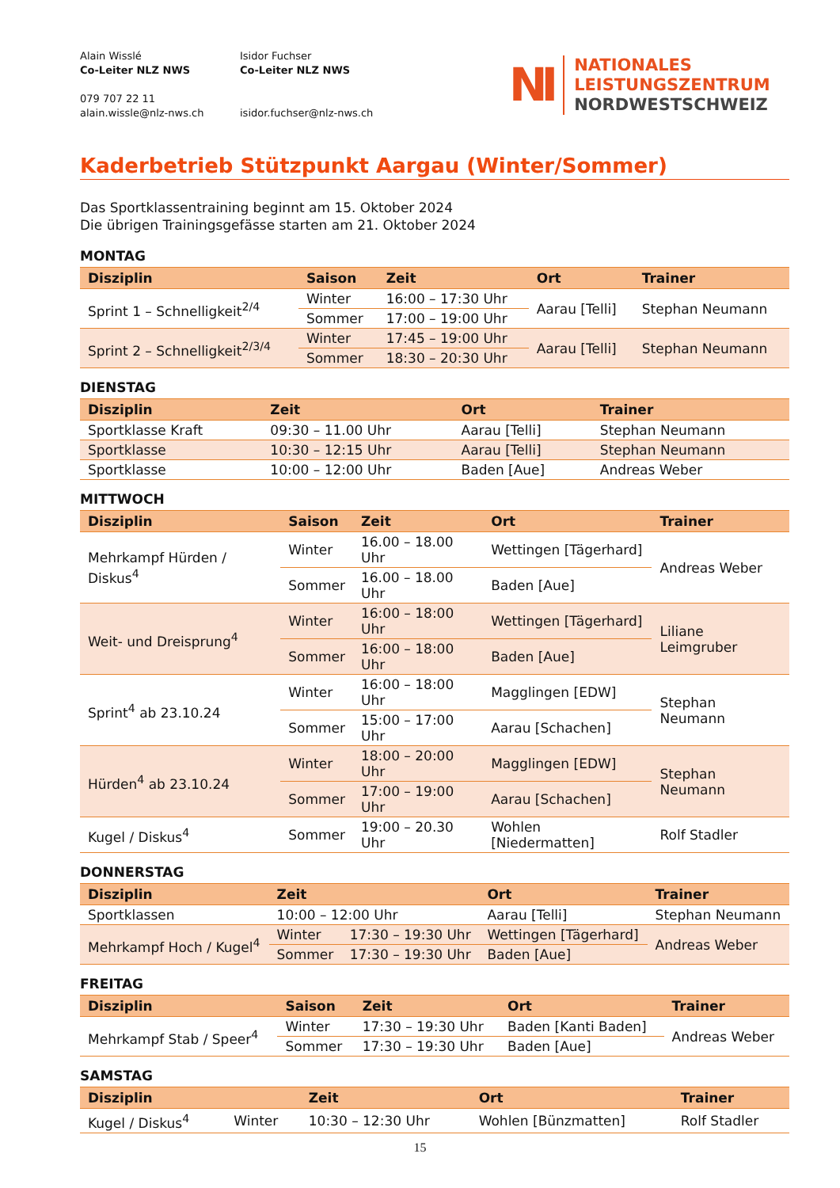Alain Wisslé
Co-Leiter NLZ NWS
079 707 22 11
alain.wissle@nlz-nws.ch
Isidor Fuchser
Co-Leiter NLZ NWS
isidor.fuchser@nlz-nws.ch
NI
NATIONALES
LEISTUNGSZENTRUM
NORDWESTSCHWEIZ
Kaderbetrieb Stützpunkt Aargau (Winter/Sommer)
Das Sportklassentraining beginnt am 15. Oktober 2024
Die übrigen Trainingsgefässe starten am 21. Oktober 2024
MONTAG
| Disziplin | Saison | Zeit | Ort | Trainer |
| --- | --- | --- | --- | --- |
| Sprint 1 – Schnelligkeit<sup>2/4</sup> | Winter | 16:00 – 17:30 Uhr | Aarau [Telli] | Stephan Neumann |
| | Sommer | 17:00 – 19:00 Uhr | | |
| Sprint 2 – Schnelligkeit<sup>2/3/4</sup> | Winter | 17:45 – 19:00 Uhr | Aarau [Telli] | Stephan Neumann |
| | Sommer | 18:30 – 20:30 Uhr | | |
DIENSTAG
| Disziplin | Zeit | Ort | Trainer |
| --- | --- | --- | --- |
| Sportklasse Kraft | 09:30 – 11.00 Uhr | Aarau [Telli] | Stephan Neumann |
| Sportklasse | 10:30 – 12:15 Uhr | Aarau [Telli] | Stephan Neumann |
| Sportklasse | 10:00 – 12:00 Uhr | Baden [Aue] | Andreas Weber |
MITTWOCH
| Disziplin | Saison | Zeit | Ort | Trainer |
| --- | --- | --- | --- | --- |
| Mehrkampf Hürden / Diskus<sup>4</sup> | Winter | 16.00 – 18.00 Uhr | Wettingen [Tägerhard] | Andreas Weber |
| | Sommer | 16.00 – 18.00 Uhr | Baden [Aue] | |
| Weit- und Dreisprung<sup>4</sup> | Winter | 16:00 – 18:00 Uhr | Wettingen [Tägerhard] | Liliane Leimgruber |
| | Sommer | 16:00 – 18:00 Uhr | Baden [Aue] | |
| Sprint<sup>4</sup> ab 23.10.24 | Winter | 16:00 – 18:00 Uhr | Magglingen [EDW] | Stephan Neumann |
| | Sommer | 15:00 – 17:00 Uhr | Aarau [Schachen] | |
| Hürden<sup>4</sup> ab 23.10.24 | Winter | 18:00 – 20:00 Uhr | Magglingen [EDW] | Stephan Neumann |
| | Sommer | 17:00 – 19:00 Uhr | Aarau [Schachen] | |
| Kugel / Diskus<sup>4</sup> | Sommer | 19:00 – 20.30 Uhr | Wohlen [Niedermatten] | Rolf Stadler |
DONNERSTAG
| Disziplin | Zeit | | Ort | Trainer |
| --- | --- | --- | --- | --- |
| Sportklassen | 10:00 – 12:00 Uhr | | Aarau [Telli] | Stephan Neumann |
| Mehrkampf Hoch / Kugel<sup>4</sup> | Winter | 17:30 – 19:30 Uhr | Wettingen [Tägerhard] | Andreas Weber |
| | Sommer | 17:30 – 19:30 Uhr | Baden [Aue] | |
FREITAG
| Disziplin | Saison | Zeit | Ort | Trainer |
| --- | --- | --- | --- | --- |
| Mehrkampf Stab / Speer<sup>4</sup> | Winter | 17:30 – 19:30 Uhr | Baden [Kanti Baden] | Andreas Weber |
| | Sommer | 17:30 – 19:30 Uhr | Baden [Aue] | |
SAMSTAG
| Disziplin | | Zeit | Ort | Trainer |
| --- | --- | --- | --- | --- |
| Kugel / Diskus<sup>4</sup> | Winter | 10:30 – 12:30 Uhr | Wohlen [Bünzmatten] | Rolf Stadler |
15